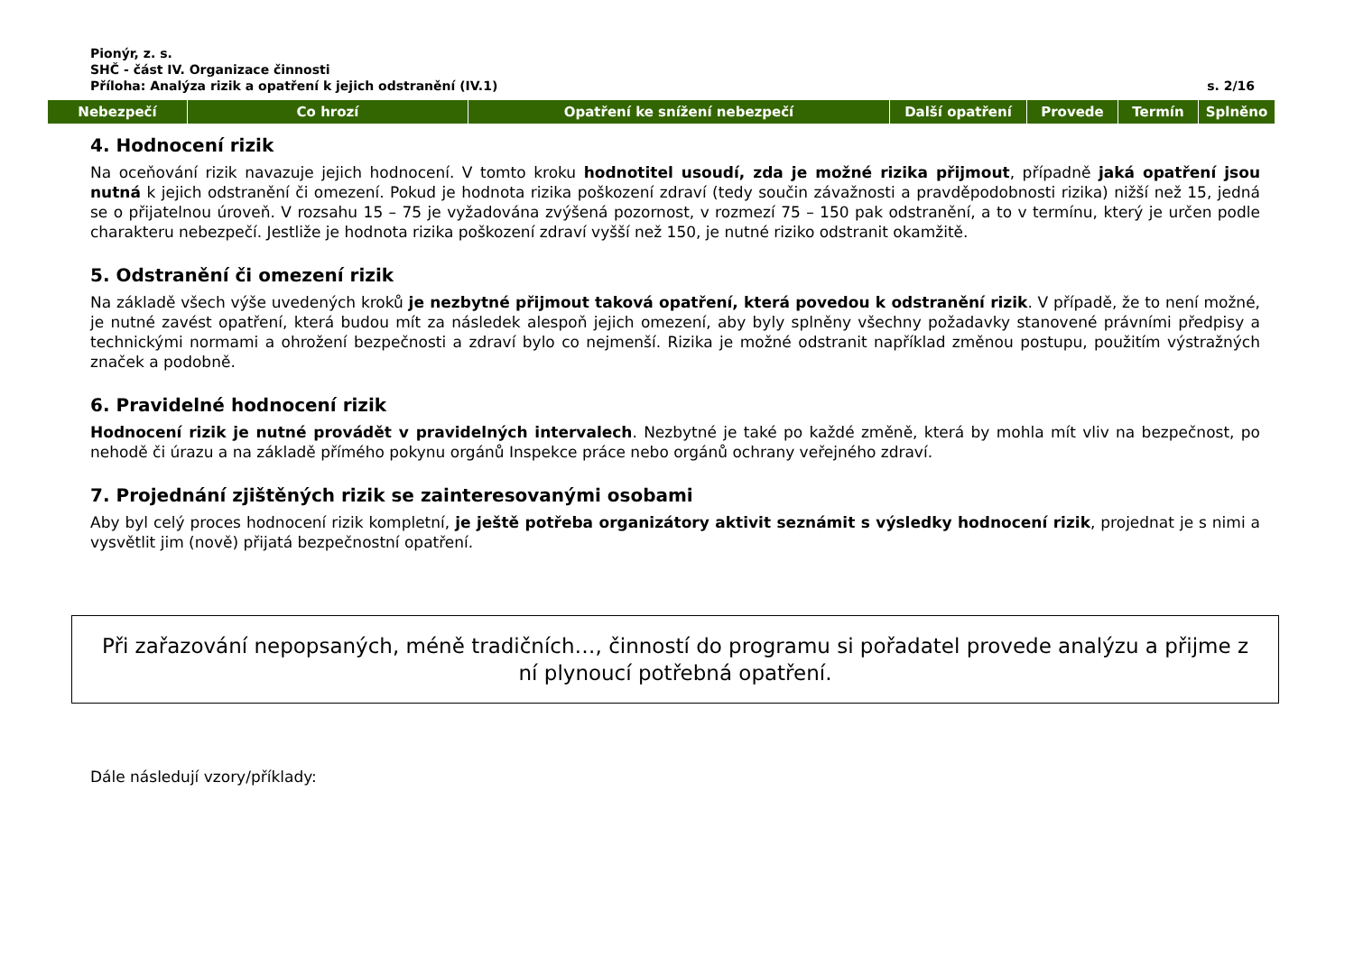Pionýr, z. s.
SHČ - část IV. Organizace činnosti
Příloha: Analýza rizik a opatření k jejich odstranění (IV.1) s. 2/16
| Nebezpečí | Co hrozí | Opatření ke snížení nebezpečí | Další opatření | Provede | Termín | Splněno |
| --- | --- | --- | --- | --- | --- | --- |
4. Hodnocení rizik
Na oceňování rizik navazuje jejich hodnocení. V tomto kroku hodnotitel usoudí, zda je možné rizika přijmout, případně jaká opatření jsou nutná k jejich odstranění či omezení. Pokud je hodnota rizika poškození zdraví (tedy součin závažnosti a pravděpodobnosti rizika) nižší než 15, jedná se o přijatelnou úroveň. V rozsahu 15 – 75 je vyžadována zvýšená pozornost, v rozmezí 75 – 150 pak odstranění, a to v termínu, který je určen podle charakteru nebezpečí. Jestliže je hodnota rizika poškození zdraví vyšší než 150, je nutné riziko odstranit okamžitě.
5. Odstranění či omezení rizik
Na základě všech výše uvedených kroků je nezbytné přijmout taková opatření, která povedou k odstranění rizik. V případě, že to není možné, je nutné zavést opatření, která budou mít za následek alespoň jejich omezení, aby byly splněny všechny požadavky stanovené právními předpisy a technickými normami a ohrožení bezpečnosti a zdraví bylo co nejmenší. Rizika je možné odstranit například změnou postupu, použitím výstražných značek a podobně.
6. Pravidelné hodnocení rizik
Hodnocení rizik je nutné provádět v pravidelných intervalech. Nezbytné je také po každé změně, která by mohla mít vliv na bezpečnost, po nehodě či úrazu a na základě přímého pokynu orgánů Inspekce práce nebo orgánů ochrany veřejného zdraví.
7. Projednání zjištěných rizik se zainteresovanými osobami
Aby byl celý proces hodnocení rizik kompletní, je ještě potřeba organizátory aktivit seznámit s výsledky hodnocení rizik, projednat je s nimi a vysvětlit jim (nově) přijatá bezpečnostní opatření.
Při zařazování nepopsaných, méně tradičních…, činností do programu si pořadatel provede analýzu a přijme z ní plynoucí potřebná opatření.
Dále následují vzory/příklady: